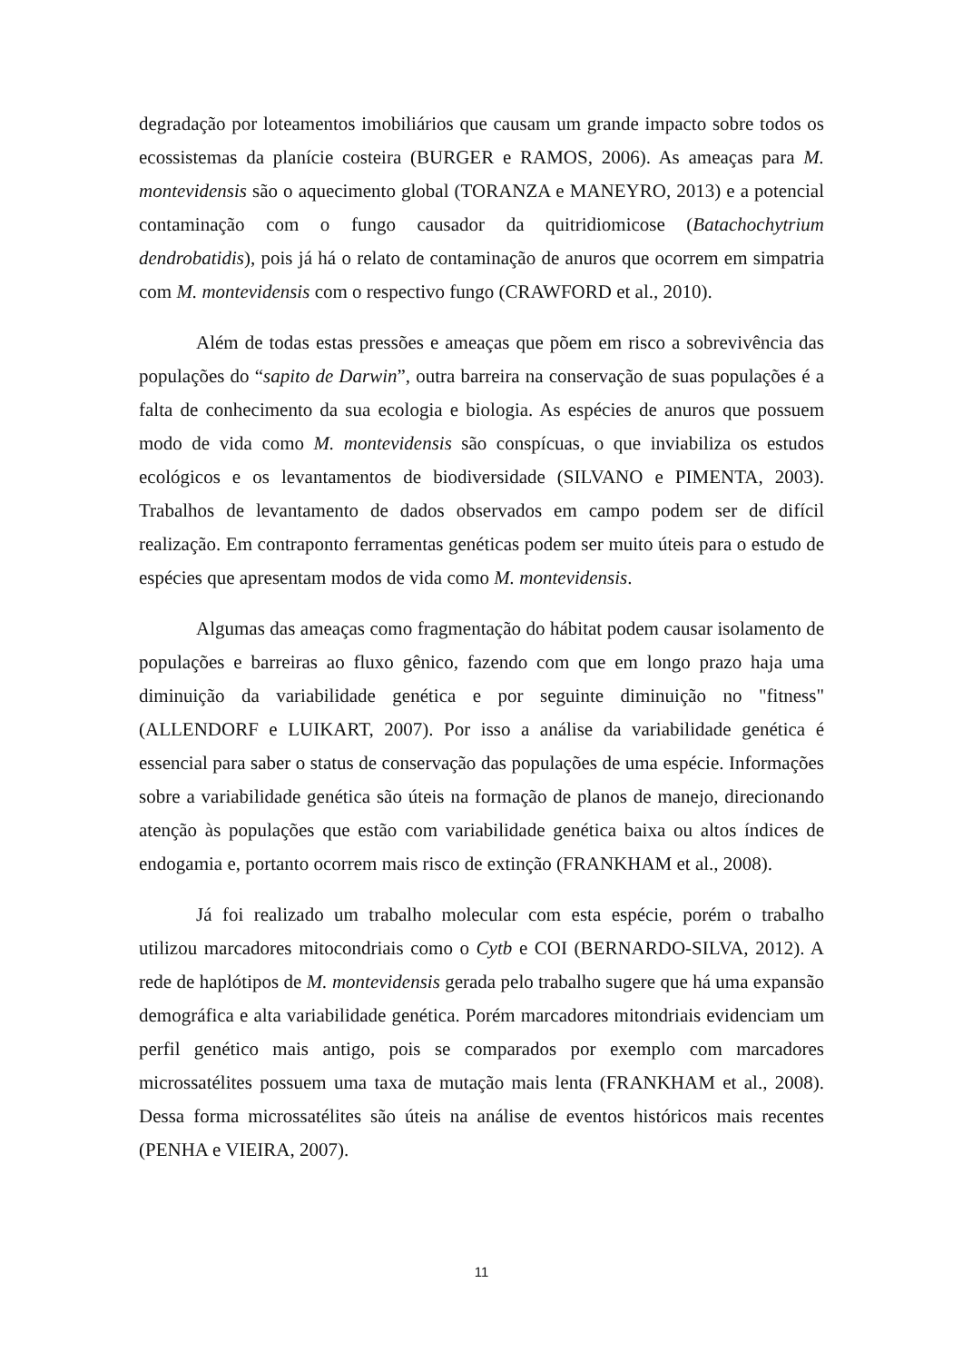degradação por loteamentos imobiliários que causam um grande impacto sobre todos os ecossistemas da planície costeira (BURGER e RAMOS, 2006). As ameaças para M. montevidensis são o aquecimento global (TORANZA e MANEYRO, 2013) e a potencial contaminação com o fungo causador da quitridiomicose (Batachochytrium dendrobatidis), pois já há o relato de contaminação de anuros que ocorrem em simpatria com M. montevidensis com o respectivo fungo (CRAWFORD et al., 2010).
Além de todas estas pressões e ameaças que põem em risco a sobrevivência das populações do “sapito de Darwin”, outra barreira na conservação de suas populações é a falta de conhecimento da sua ecologia e biologia. As espécies de anuros que possuem modo de vida como M. montevidensis são conspícuas, o que inviabiliza os estudos ecológicos e os levantamentos de biodiversidade (SILVANO e PIMENTA, 2003). Trabalhos de levantamento de dados observados em campo podem ser de difícil realização. Em contraponto ferramentas genéticas podem ser muito úteis para o estudo de espécies que apresentam modos de vida como M. montevidensis.
Algumas das ameaças como fragmentação do hábitat podem causar isolamento de populações e barreiras ao fluxo gênico, fazendo com que em longo prazo haja uma diminuição da variabilidade genética e por seguinte diminuição no "fitness" (ALLENDORF e LUIKART, 2007). Por isso a análise da variabilidade genética é essencial para saber o status de conservação das populações de uma espécie. Informações sobre a variabilidade genética são úteis na formação de planos de manejo, direcionando atenção às populações que estão com variabilidade genética baixa ou altos índices de endogamia e, portanto ocorrem mais risco de extinção (FRANKHAM et al., 2008).
Já foi realizado um trabalho molecular com esta espécie, porém o trabalho utilizou marcadores mitocondriais como o Cytb e COI (BERNARDO-SILVA, 2012). A rede de haplótipos de M. montevidensis gerada pelo trabalho sugere que há uma expansão demográfica e alta variabilidade genética. Porém marcadores mitondriais evidenciam um perfil genético mais antigo, pois se comparados por exemplo com marcadores microssatélites possuem uma taxa de mutação mais lenta (FRANKHAM et al., 2008). Dessa forma microssatélites são úteis na análise de eventos históricos mais recentes (PENHA e VIEIRA, 2007).
11